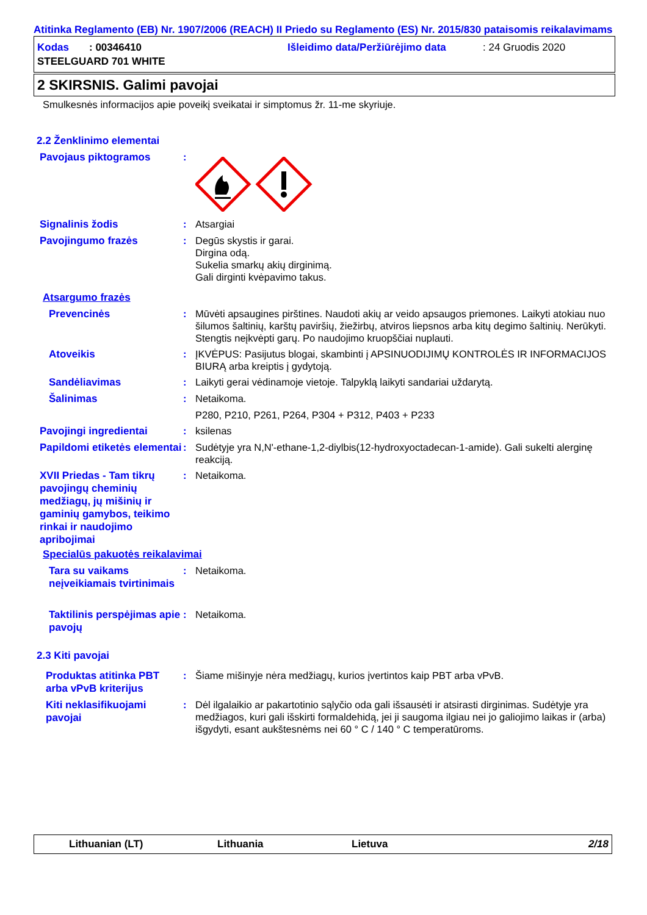Atitinka Reglamento (EB) Nr. 1907/2006 (REACH) II Priedo su Reglamento (ES) Nr. 2015/830 pataisomis reikalavimams
Kodas : 00346410
Išleidimo data/Peržiūrėjimo data
: 24 Gruodis 2020
STEELGUARD 701 WHITE
2 SKIRSNIS. Galimi pavojai
Smulkesnės informacijos apie poveikį sveikatai ir simptomus žr. 11-me skyriuje.
2.2 Ženklinimo elementai
Pavojaus piktogramos
:
Signalinis žodis
:
Atsargiai
Pavojingumo frazės
:
Degūs skystis ir garai.
Dirgina odą.
Sukelia smarkų akių dirginimą.
Gali dirginti kvėpavimo takus.
Atsargumo frazės
Prevencinės
:
Mūvėti apsaugines pirštines. Naudoti akių ar veido apsaugos priemones. Laikyti atokiau nuo šilumos šaltinių, karštų paviršių, žiežirbų, atviros liepsnos arba kitų degimo šaltinių. Nerūkyti. Stengtis neįkvėpti garų. Po naudojimo kruopščiai nuplauti.
Atoveikis
:
ĮKVĖPUS: Pasijutus blogai, skambinti į APSINUODIJIMŲ KONTROLĖS IR INFORMACIJOS BIURĄ arba kreiptis į gydytoją.
Sandėliavimas
:
Laikyti gerai vėdinamoje vietoje. Talpyklą laikyti sandariai uždarytą.
Šalinimas
:
Netaikoma.
P280, P210, P261, P264, P304 + P312, P403 + P233
Pavojingi ingredientai
:
ksilenas
Papildomi etiketės elementai
:
Sudėtyje yra N,N'-ethane-1,2-diylbis(12-hydroxyoctadecan-1-amide). Gali sukelti alerginę reakciją.
XVII Priedas - Tam tikrų pavojingų cheminių medžiagų, jų mišinių ir gaminių gamybos, teikimo rinkai ir naudojimo apribojimai
:
Netaikoma.
Specialūs pakuotės reikalavimai
Tara su vaikams neįveikiamais tvirtinimais
:
Netaikoma.
Taktilinis perspėjimas apie pavojų
:
Netaikoma.
2.3 Kiti pavojai
Produktas atitinka PBT arba vPvB kriterijus
:
Šiame mišinyje nėra medžiagų, kurios įvertintos kaip PBT arba vPvB.
Kiti neklasifikuojami pavojai
:
Dėl ilgalaikio ar pakartotinio sąlyčio oda gali išsausėti ir atsirasti dirginimas. Sudėtyje yra medžiagos, kuri gali išskirti formaldehidą, jei ji saugoma ilgiau nei jo galiojimo laikas ir (arba) išgydyti, esant aukštesnėms nei 60 ° C / 140 ° C temperatūroms.
Lithuanian (LT)
Lithuania
Lietuva
2/18